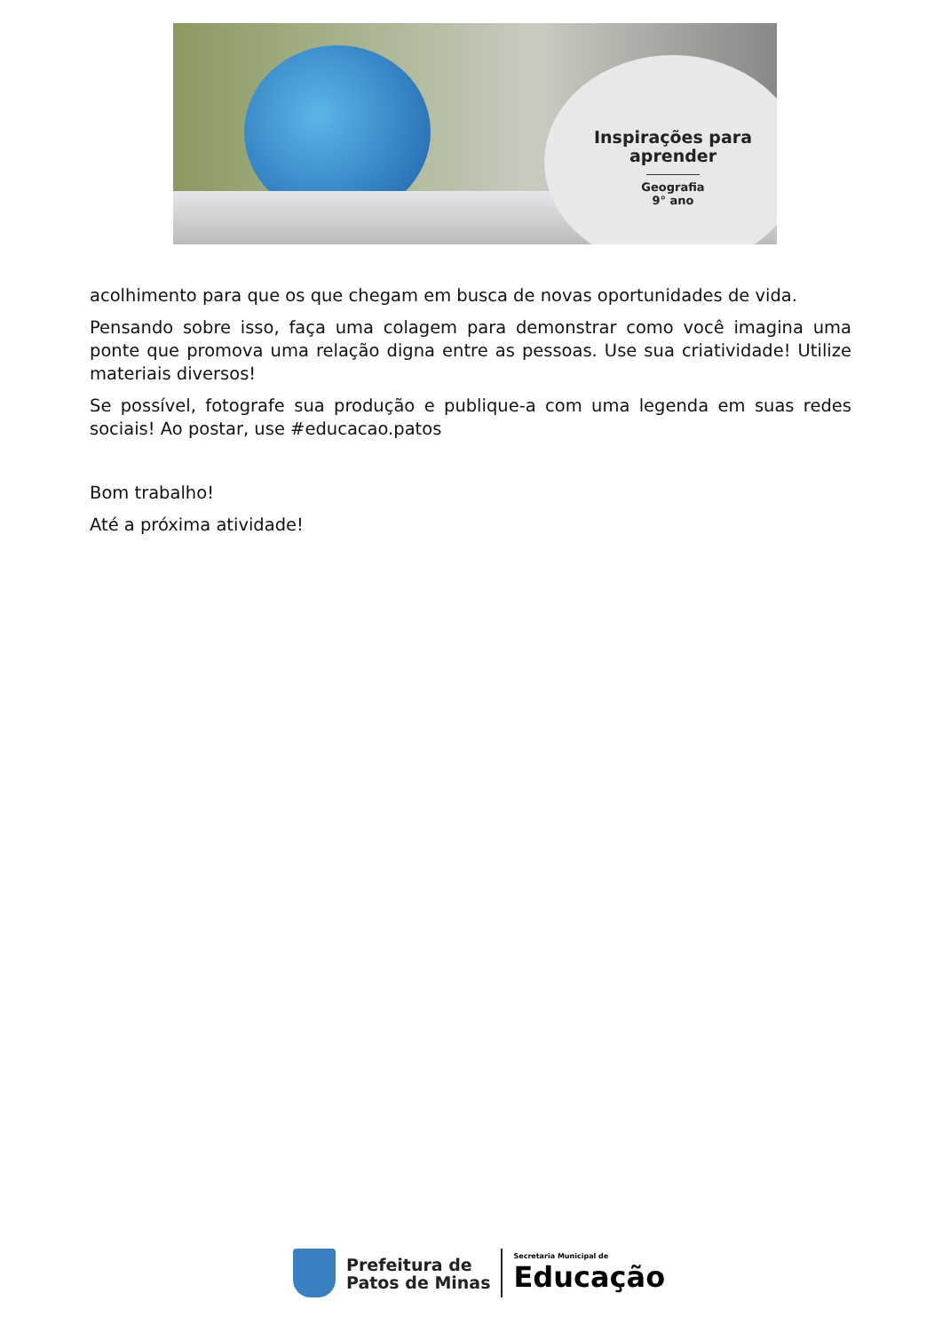Inspirações para
aprender
Geografia
9° ano
acolhimento para que os que chegam em busca de novas oportunidades de vida.
Pensando sobre isso, faça uma colagem para demonstrar como você imagina uma ponte que promova uma relação digna entre as pessoas. Use sua criatividade! Utilize materiais diversos!
Se possível, fotografe sua produção e publique-a com uma legenda em suas redes sociais! Ao postar, use #educacao.patos
Bom trabalho!
Até a próxima atividade!
Prefeitura de
Patos de Minas
Secretaria Municipal de
Educação